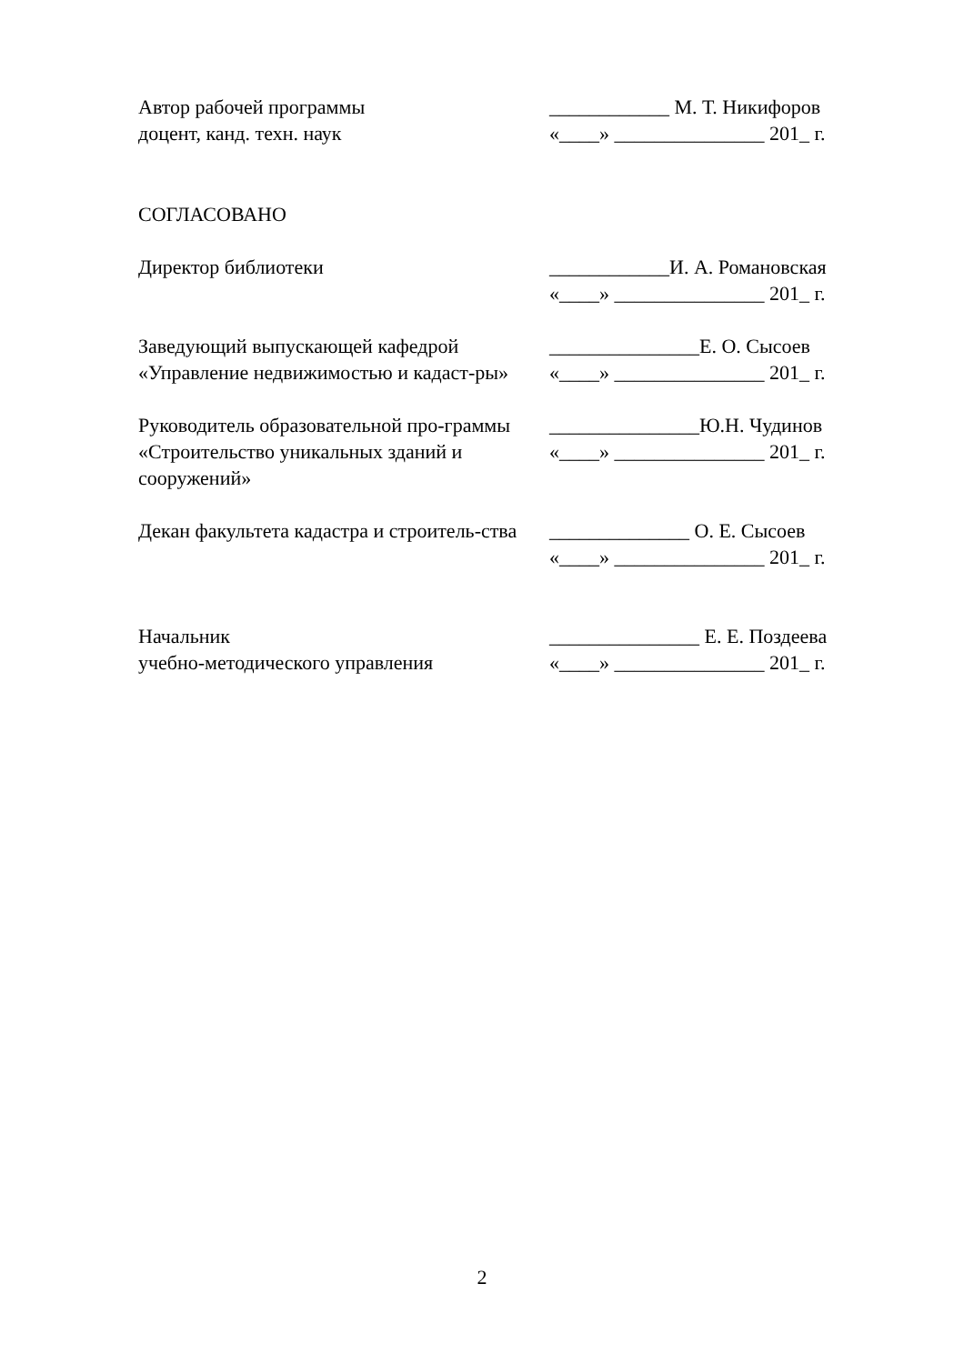Автор рабочей программы
доцент, канд. техн. наук
____________ М. Т. Никифоров
«____» _______________ 201_ г.
СОГЛАСОВАНО
Директор библиотеки ____________И. А. Романовская
«____» _______________ 201_ г.
Заведующий выпускающей кафедрой «Управление недвижимостью и кадаст-ры»
_______________Е. О. Сысоев
«____» _______________ 201_ г.
Руководитель образовательной про-граммы «Строительство уникальных зданий и сооружений»
_______________Ю.Н. Чудинов
«____» _______________ 201_ г.
Декан факультета кадастра и строитель-ства
______________ О. Е. Сысоев
«____» _______________ 201_ г.
Начальник
учебно-методического управления
_______________ Е. Е. Поздеева
«____» _______________ 201_ г.
2